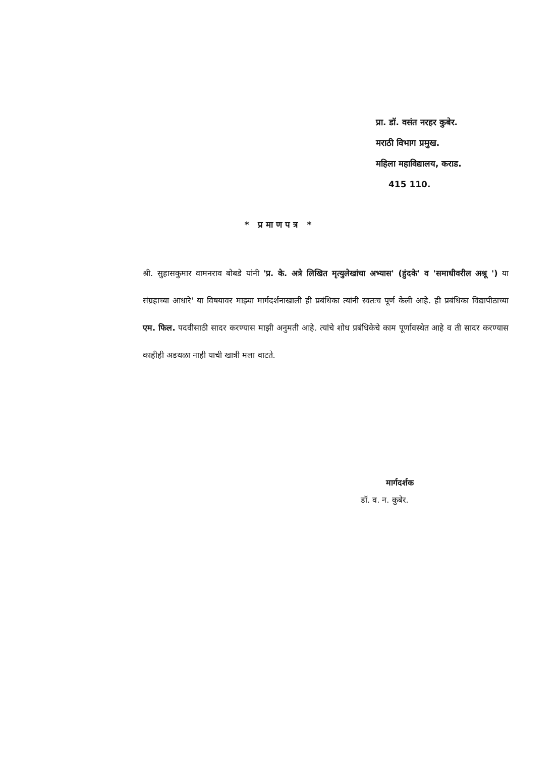प्रा. डॉ. वसंत नरहर कुबेर.
मराठी विभाग प्रमुख.
महिला महाविद्यालय, कराड.
415 110.
* प्रमाणपत्र *
श्री. सुहासकुमार वामनराव बोबडे यांनी 'प्र. के. अत्रे लिखित मृत्युलेखांचा अभ्यास' (हुंदके' व 'समाधीवरील अश्रू ') या संग्रहाच्या आधारे' या विषयावर माझ्या मार्गदर्शनाखाली ही प्रबंधिका त्यांनी स्वतःच पूर्ण केली आहे. ही प्रबंधिका विद्यापीठाच्या एम. फिल. पदवीसाठी सादर करण्यास माझी अनुमती आहे. त्यांचे शोध प्रबंधिकेचे काम पूर्णावस्थेत आहे व ती सादर करण्यास काहीही अडथळा नाही याची खात्री मला वाटते.
मार्गदर्शक
डॉ. व. न. कुबेर.